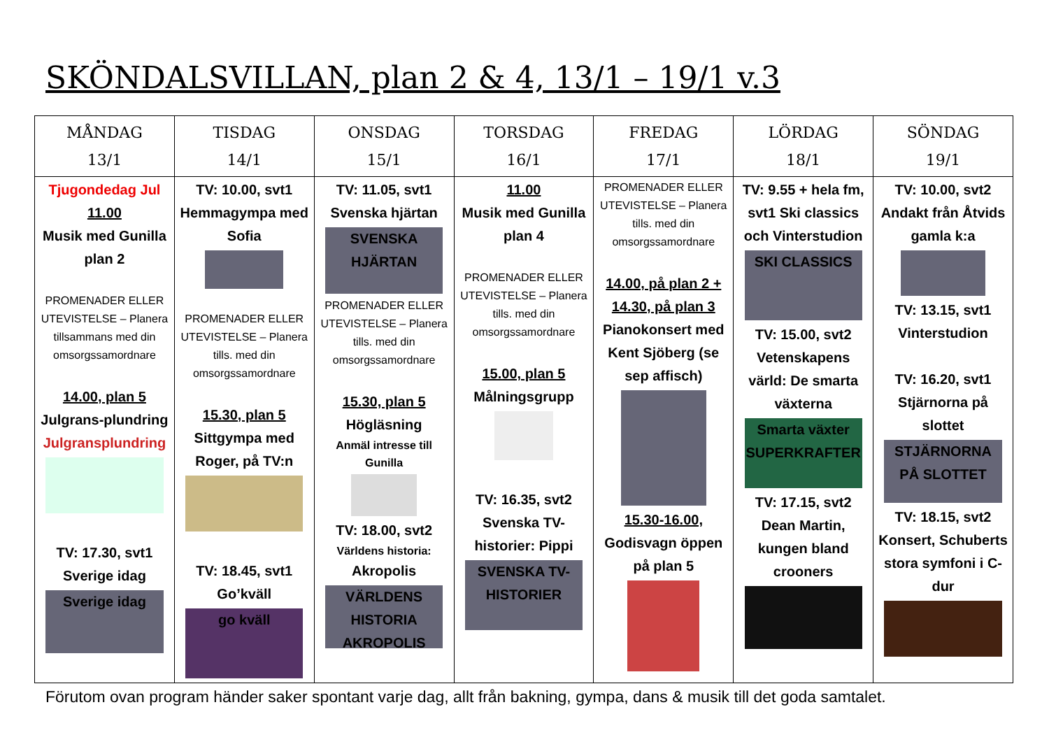SKÖNDALSVILLAN, plan 2 & 4, 13/1 – 19/1 v.3
| MÅNDAG 13/1 | TISDAG 14/1 | ONSDAG 15/1 | TORSDAG 16/1 | FREDAG 17/1 | LÖRDAG 18/1 | SÖNDAG 19/1 |
| --- | --- | --- | --- | --- | --- | --- |
| Tjugondedag Jul 11.00 Musik med Gunilla plan 2 PROMENADER ELLER UTEVISTELSE – Planera tillsammans med din omsorgssamordnare 14.00, plan 5 Julgrans-plundring Julgransplundring TV: 17.30, svt1 Sverige idag Sverige idag | TV: 10.00, svt1 Hemmagympa med Sofia PROMENADER ELLER UTEVISTELSE – Planera tills. med din omsorgssamordnare 15.30, plan 5 Sittgympa med Roger, på TV:n TV: 18.45, svt1 Go’kväll go kväll | TV: 11.05, svt1 Svenska hjärtan SVENSKA HJÄRTAN PROMENADER ELLER UTEVISTELSE – Planera tills. med din omsorgssamordnare 15.30, plan 5 Högläsning Anmäl intresse till Gunilla TV: 18.00, svt2 Världens historia: Akropolis VÄRLDENS HISTORIA AKROPOLIS | 11.00 Musik med Gunilla plan 4 PROMENADER ELLER UTEVISTELSE – Planera tills. med din omsorgssamordnare 15.00, plan 5 Målningsgrupp TV: 16.35, svt2 Svenska TV-historier: Pippi SVENSKA TV-HISTORIER | PROMENADER ELLER UTEVISTELSE – Planera tills. med din omsorgssamordnare 14.00, på plan 2 + 14.30, på plan 3 Pianokonsert med Kent Sjöberg (se sep affisch) 15.30-16.00, Godisvagn öppen på plan 5 | TV: 9.55 + hela fm, svt1 Ski classics och Vinterstudion SKI CLASSICS TV: 15.00, svt2 Vetenskapens värld: De smarta växterna Smarta växter SUPERKRAFTER TV: 17.15, svt2 Dean Martin, kungen bland crooners | TV: 10.00, svt2 Andakt från Åtvids gamla k:a TV: 13.15, svt1 Vinterstudion TV: 16.20, svt1 Stjärnorna på slottet STJÄRNORNA PÅ SLOTTET TV: 18.15, svt2 Konsert, Schuberts stora symfoni i C-dur |
Förutom ovan program händer saker spontant varje dag, allt från bakning, gympa, dans & musik till det goda samtalet.